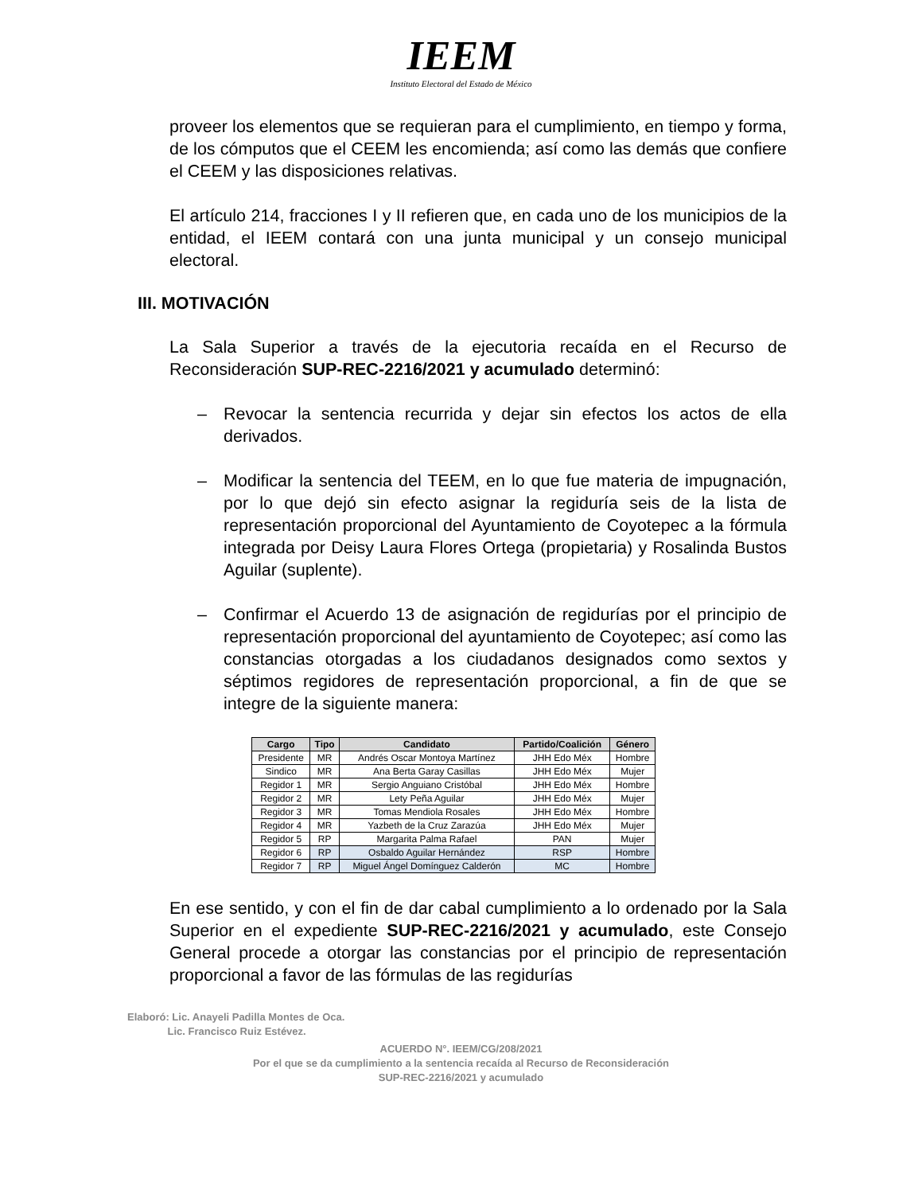IEEM
Instituto Electoral del Estado de México
proveer los elementos que se requieran para el cumplimiento, en tiempo y forma, de los cómputos que el CEEM les encomienda; así como las demás que confiere el CEEM y las disposiciones relativas.
El artículo 214, fracciones I y II refieren que, en cada uno de los municipios de la entidad, el IEEM contará con una junta municipal y un consejo municipal electoral.
III. MOTIVACIÓN
La Sala Superior a través de la ejecutoria recaída en el Recurso de Reconsideración SUP-REC-2216/2021 y acumulado determinó:
– Revocar la sentencia recurrida y dejar sin efectos los actos de ella derivados.
– Modificar la sentencia del TEEM, en lo que fue materia de impugnación, por lo que dejó sin efecto asignar la regiduría seis de la lista de representación proporcional del Ayuntamiento de Coyotepec a la fórmula integrada por Deisy Laura Flores Ortega (propietaria) y Rosalinda Bustos Aguilar (suplente).
– Confirmar el Acuerdo 13 de asignación de regidurías por el principio de representación proporcional del ayuntamiento de Coyotepec; así como las constancias otorgadas a los ciudadanos designados como sextos y séptimos regidores de representación proporcional, a fin de que se integre de la siguiente manera:
| Cargo | Tipo | Candidato | Partido/Coalición | Género |
| --- | --- | --- | --- | --- |
| Presidente | MR | Andrés Oscar Montoya Martínez | JHH Edo Méx | Hombre |
| Sindico | MR | Ana Berta Garay Casillas | JHH Edo Méx | Mujer |
| Regidor 1 | MR | Sergio Anguiano Cristóbal | JHH Edo Méx | Hombre |
| Regidor 2 | MR | Lety Peña Aguilar | JHH Edo Méx | Mujer |
| Regidor 3 | MR | Tomas Mendiola Rosales | JHH Edo Méx | Hombre |
| Regidor 4 | MR | Yazbeth de la Cruz Zarazúa | JHH Edo Méx | Mujer |
| Regidor 5 | RP | Margarita Palma Rafael | PAN | Mujer |
| Regidor 6 | RP | Osbaldo Aguilar Hernández | RSP | Hombre |
| Regidor 7 | RP | Miguel Ángel Domínguez Calderón | MC | Hombre |
En ese sentido, y con el fin de dar cabal cumplimiento a lo ordenado por la Sala Superior en el expediente SUP-REC-2216/2021 y acumulado, este Consejo General procede a otorgar las constancias por el principio de representación proporcional a favor de las fórmulas de las regidurías
Elaboró: Lic. Anayeli Padilla Montes de Oca.
Lic. Francisco Ruiz Estévez.
ACUERDO N°. IEEM/CG/208/2021
Por el que se da cumplimiento a la sentencia recaída al Recurso de Reconsideración
SUP-REC-2216/2021 y acumulado